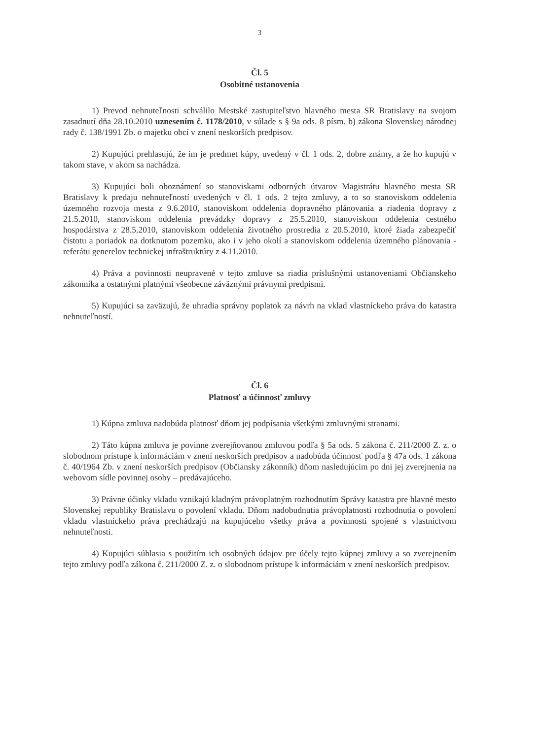3
Čl. 5
Osobitné ustanovenia
1) Prevod nehnuteľnosti schválilo Mestské zastupiteľstvo hlavného mesta SR Bratislavy na svojom zasadnutí dňa 28.10.2010 uznesením č. 1178/2010, v súlade s § 9a ods. 8 písm. b) zákona Slovenskej národnej rady č. 138/1991 Zb. o majetku obcí v znení neskorších predpisov.
2) Kupujúci prehlasujú, že im je predmet kúpy, uvedený v čl. 1 ods. 2, dobre známy, a že ho kupujú v takom stave, v akom sa nachádza.
3) Kupujúci boli oboznámení so stanoviskami odborných útvarov Magistrátu hlavného mesta SR Bratislavy k predaju nehnuteľností uvedených v čl. 1 ods. 2 tejto zmluvy, a to so stanoviskom oddelenia územného rozvoja mesta z 9.6.2010, stanoviskom oddelenia dopravného plánovania a riadenia dopravy z 21.5.2010, stanoviskom oddelenia prevádzky dopravy z 25.5.2010, stanoviskom oddelenia cestného hospodárstva z 28.5.2010, stanoviskom oddelenia životného prostredia z 20.5.2010, ktoré žiada zabezpečiť čistotu a poriadok na dotknutom pozemku, ako i v jeho okolí a stanoviskom oddelenia územného plánovania - referátu generelov technickej infraštruktúry z 4.11.2010.
4) Práva a povinnosti neupravené v tejto zmluve sa riadia príslušnými ustanoveniami Občianskeho zákonníka a ostatnými platnými všeobecne záväznými právnymi predpismi.
5) Kupujúci sa zaväzujú, že uhradia správny poplatok za návrh na vklad vlastníckeho práva do katastra nehnuteľností.
Čl. 6
Platnosť a účinnosť zmluvy
1) Kúpna zmluva nadobúda platnosť dňom jej podpísania všetkými zmluvnými stranami.
2) Táto kúpna zmluva je povinne zverejňovanou zmluvou podľa § 5a ods. 5 zákona č. 211/2000 Z. z. o slobodnom prístupe k informáciám v znení neskorších predpisov a nadobúda účinnosť podľa § 47a ods. 1 zákona č. 40/1964 Zb. v znení neskorších predpisov (Občiansky zákonník) dňom nasledujúcim po dni jej zverejnenia na webovom sídle povinnej osoby – predávajúceho.
3) Právne účinky vkladu vznikajú kladným právoplatným rozhodnutím Správy katastra pre hlavné mesto Slovenskej republiky Bratislavu o povolení vkladu. Dňom nadobudnutia právoplatnosti rozhodnutia o povolení vkladu vlastníckeho práva prechádzajú na kupujúceho všetky práva a povinnosti spojené s vlastníctvom nehnuteľnosti.
4) Kupujúci súhlasia s použitím ich osobných údajov pre účely tejto kúpnej zmluvy a so zverejnením tejto zmluvy podľa zákona č. 211/2000 Z. z. o slobodnom prístupe k informáciám v znení neskorších predpisov.